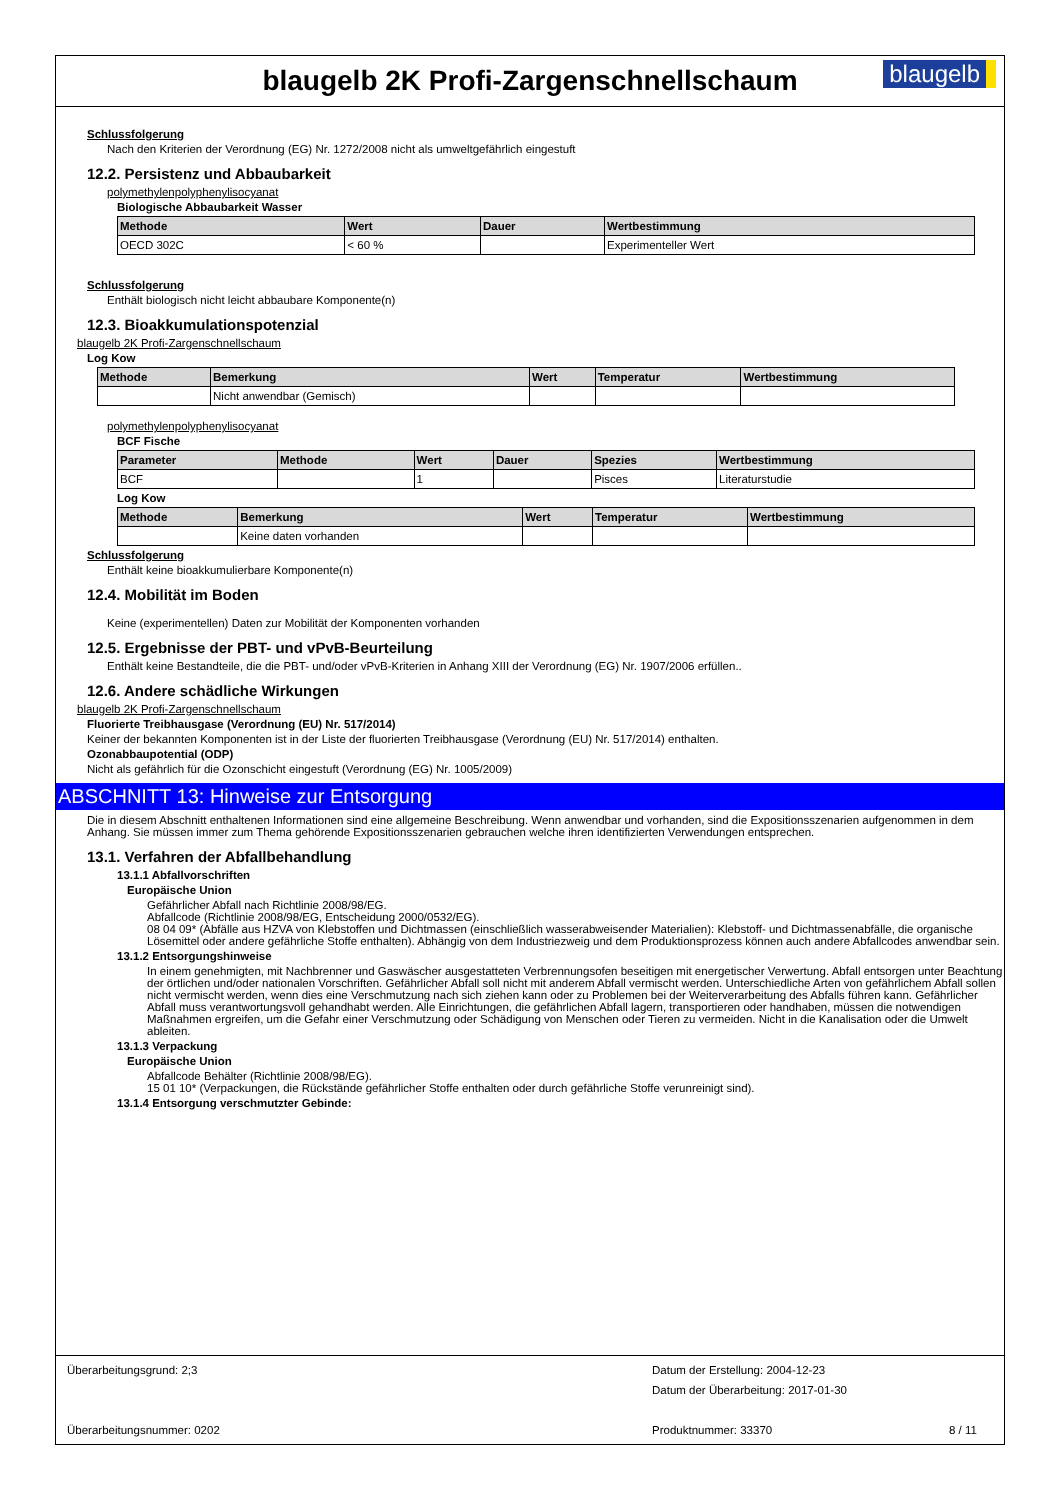blaugelb 2K Profi-Zargenschnellschaum
blaugelb
Schlussfolgerung
Nach den Kriterien der Verordnung (EG) Nr. 1272/2008 nicht als umweltgefährlich eingestuft
12.2. Persistenz und Abbaubarkeit
polymethylenpolyphenylisocyanat
Biologische Abbaubarkeit Wasser
| Methode | Wert | Dauer | Wertbestimmung |
| --- | --- | --- | --- |
| OECD 302C | < 60 % | | Experimenteller Wert |
Schlussfolgerung
Enthält biologisch nicht leicht abbaubare Komponente(n)
12.3. Bioakkumulationspotenzial
blaugelb 2K Profi-Zargenschnellschaum
Log Kow
| Methode | Bemerkung | Wert | Temperatur | Wertbestimmung |
| --- | --- | --- | --- | --- |
| | Nicht anwendbar (Gemisch) | | | |
polymethylenpolyphenylisocyanat
BCF Fische
| Parameter | Methode | Wert | Dauer | Spezies | Wertbestimmung |
| --- | --- | --- | --- | --- | --- |
| BCF | | 1 | | Pisces | Literaturstudie |
Log Kow
| Methode | Bemerkung | Wert | Temperatur | Wertbestimmung |
| --- | --- | --- | --- | --- |
| | Keine daten vorhanden | | | |
Schlussfolgerung
Enthält keine bioakkumulierbare Komponente(n)
12.4. Mobilität im Boden
Keine (experimentellen) Daten zur Mobilität der Komponenten vorhanden
12.5. Ergebnisse der PBT- und vPvB-Beurteilung
Enthält keine Bestandteile, die die PBT- und/oder vPvB-Kriterien in Anhang XIII der Verordnung (EG) Nr. 1907/2006 erfüllen..
12.6. Andere schädliche Wirkungen
blaugelb 2K Profi-Zargenschnellschaum
Fluorierte Treibhausgase (Verordnung (EU) Nr. 517/2014)
Keiner der bekannten Komponenten ist in der Liste der fluorierten Treibhausgase (Verordnung (EU) Nr. 517/2014) enthalten.
Ozonabbaupotential (ODP)
Nicht als gefährlich für die Ozonschicht eingestuft (Verordnung (EG) Nr. 1005/2009)
ABSCHNITT 13: Hinweise zur Entsorgung
Die in diesem Abschnitt enthaltenen Informationen sind eine allgemeine Beschreibung. Wenn anwendbar und vorhanden, sind die Expositionsszenarien aufgenommen in dem Anhang. Sie müssen immer zum Thema gehörende Expositionsszenarien gebrauchen welche ihren identifizierten Verwendungen entsprechen.
13.1. Verfahren der Abfallbehandlung
13.1.1 Abfallvorschriften
Europäische Union
Gefährlicher Abfall nach Richtlinie 2008/98/EG.
Abfallcode (Richtlinie 2008/98/EG, Entscheidung 2000/0532/EG).
08 04 09* (Abfälle aus HZVA von Klebstoffen und Dichtmassen (einschließlich wasserabweisender Materialien): Klebstoff- und Dichtmassenabfälle, die organische Lösemittel oder andere gefährliche Stoffe enthalten). Abhängig von dem Industriezweig und dem Produktionsprozess können auch andere Abfallcodes anwendbar sein.
13.1.2 Entsorgungshinweise
In einem genehmigten, mit Nachbrenner und Gaswäscher ausgestatteten Verbrennungsofen beseitigen mit energetischer Verwertung. Abfall entsorgen unter Beachtung der örtlichen und/oder nationalen Vorschriften. Gefährlicher Abfall soll nicht mit anderem Abfall vermischt werden. Unterschiedliche Arten von gefährlichem Abfall sollen nicht vermischt werden, wenn dies eine Verschmutzung nach sich ziehen kann oder zu Problemen bei der Weiterverarbeitung des Abfalls führen kann. Gefährlicher Abfall muss verantwortungsvoll gehandhabt werden. Alle Einrichtungen, die gefährlichen Abfall lagern, transportieren oder handhaben, müssen die notwendigen Maßnahmen ergreifen, um die Gefahr einer Verschmutzung oder Schädigung von Menschen oder Tieren zu vermeiden. Nicht in die Kanalisation oder die Umwelt ableiten.
13.1.3 Verpackung
Europäische Union
Abfallcode Behälter (Richtlinie 2008/98/EG).
15 01 10* (Verpackungen, die Rückstände gefährlicher Stoffe enthalten oder durch gefährliche Stoffe verunreinigt sind).
13.1.4 Entsorgung verschmutzter Gebinde:
Überarbeitungsgrund: 2;3
Datum der Erstellung: 2004-12-23
Datum der Überarbeitung: 2017-01-30
Überarbeitungsnummer: 0202 Produktnummer: 33370 8 / 11